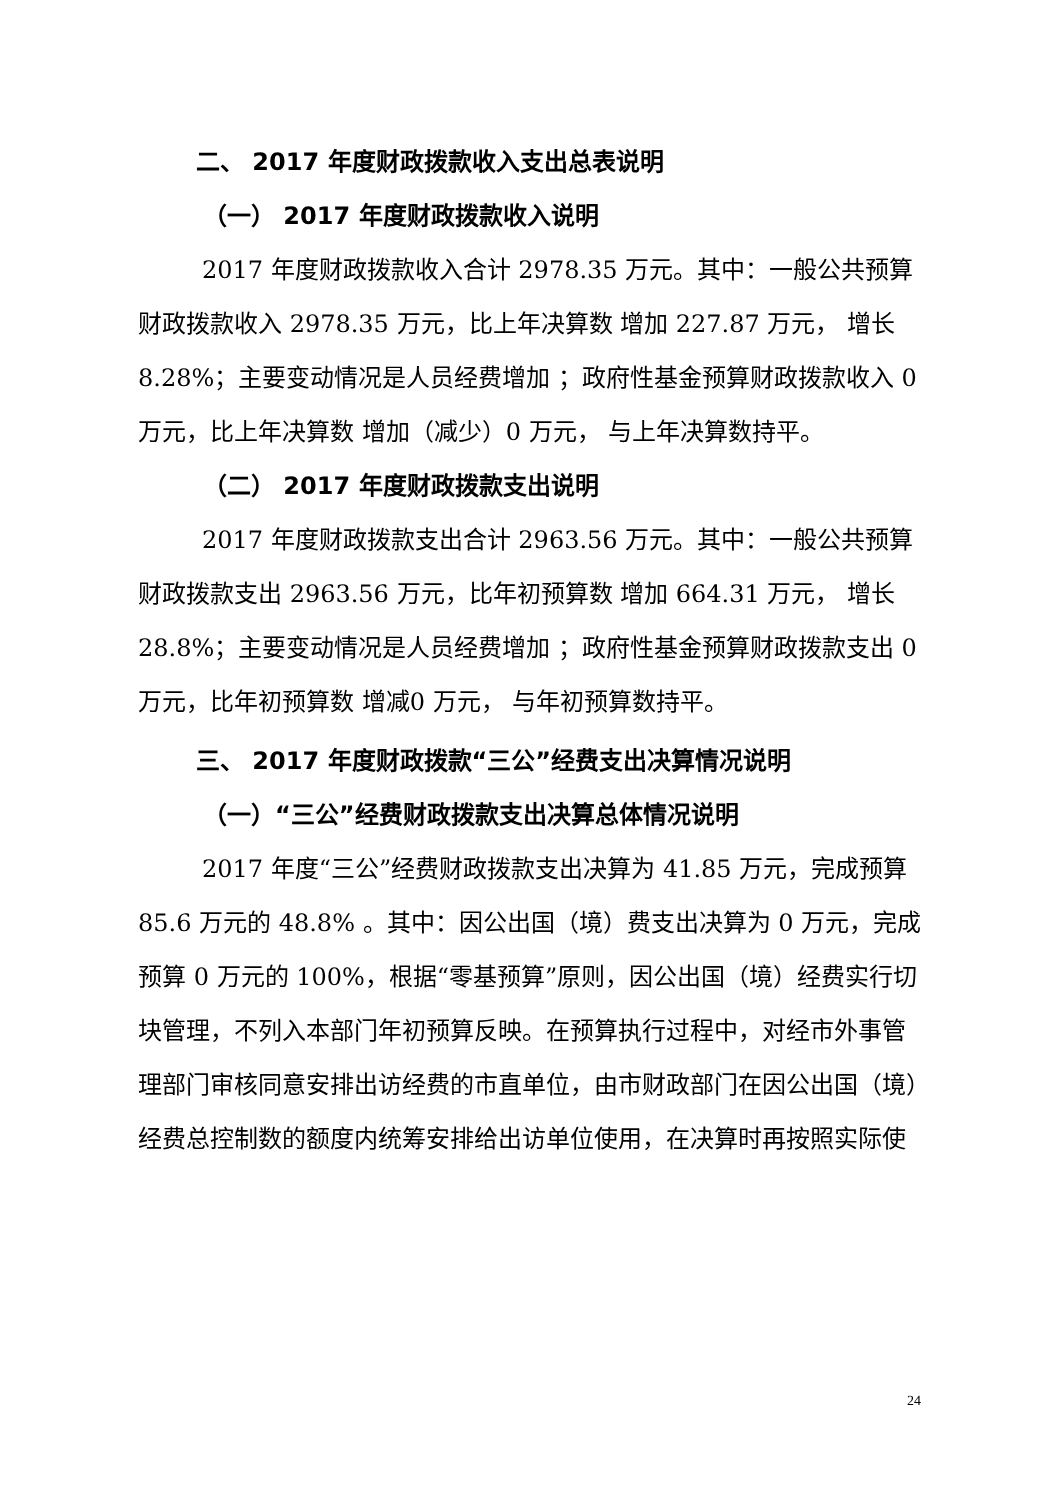二、 2017 年度财政拨款收入支出总表说明
（一） 2017 年度财政拨款收入说明
2017 年度财政拨款收入合计 2978.35 万元。其中：一般公共预算财政拨款收入 2978.35 万元，比上年决算数 增加 227.87 万元， 增长 8.28%；主要变动情况是人员经费增加 ；政府性基金预算财政拨款收入 0 万元，比上年决算数 增加（减少）0 万元， 与上年决算数持平。
（二） 2017 年度财政拨款支出说明
2017 年度财政拨款支出合计 2963.56 万元。其中：一般公共预算财政拨款支出 2963.56 万元，比年初预算数 增加 664.31 万元， 增长 28.8%；主要变动情况是人员经费增加 ；政府性基金预算财政拨款支出 0 万元，比年初预算数 增减0 万元， 与年初预算数持平。
三、 2017 年度财政拨款“三公”经费支出决算情况说明
（一）“三公”经费财政拨款支出决算总体情况说明
2017 年度“三公”经费财政拨款支出决算为 41.85 万元，完成预算 85.6 万元的 48.8% 。其中：因公出国（境）费支出决算为 0 万元，完成预算 0 万元的 100%，根据“零基预算”原则，因公出国（境）经费实行切块管理，不列入本部门年初预算反映。在预算执行过程中，对经市外事管理部门审核同意安排出访经费的市直单位，由市财政部门在因公出国（境）经费总控制数的额度内统筹安排给出访单位使用，在决算时再按照实际使
24